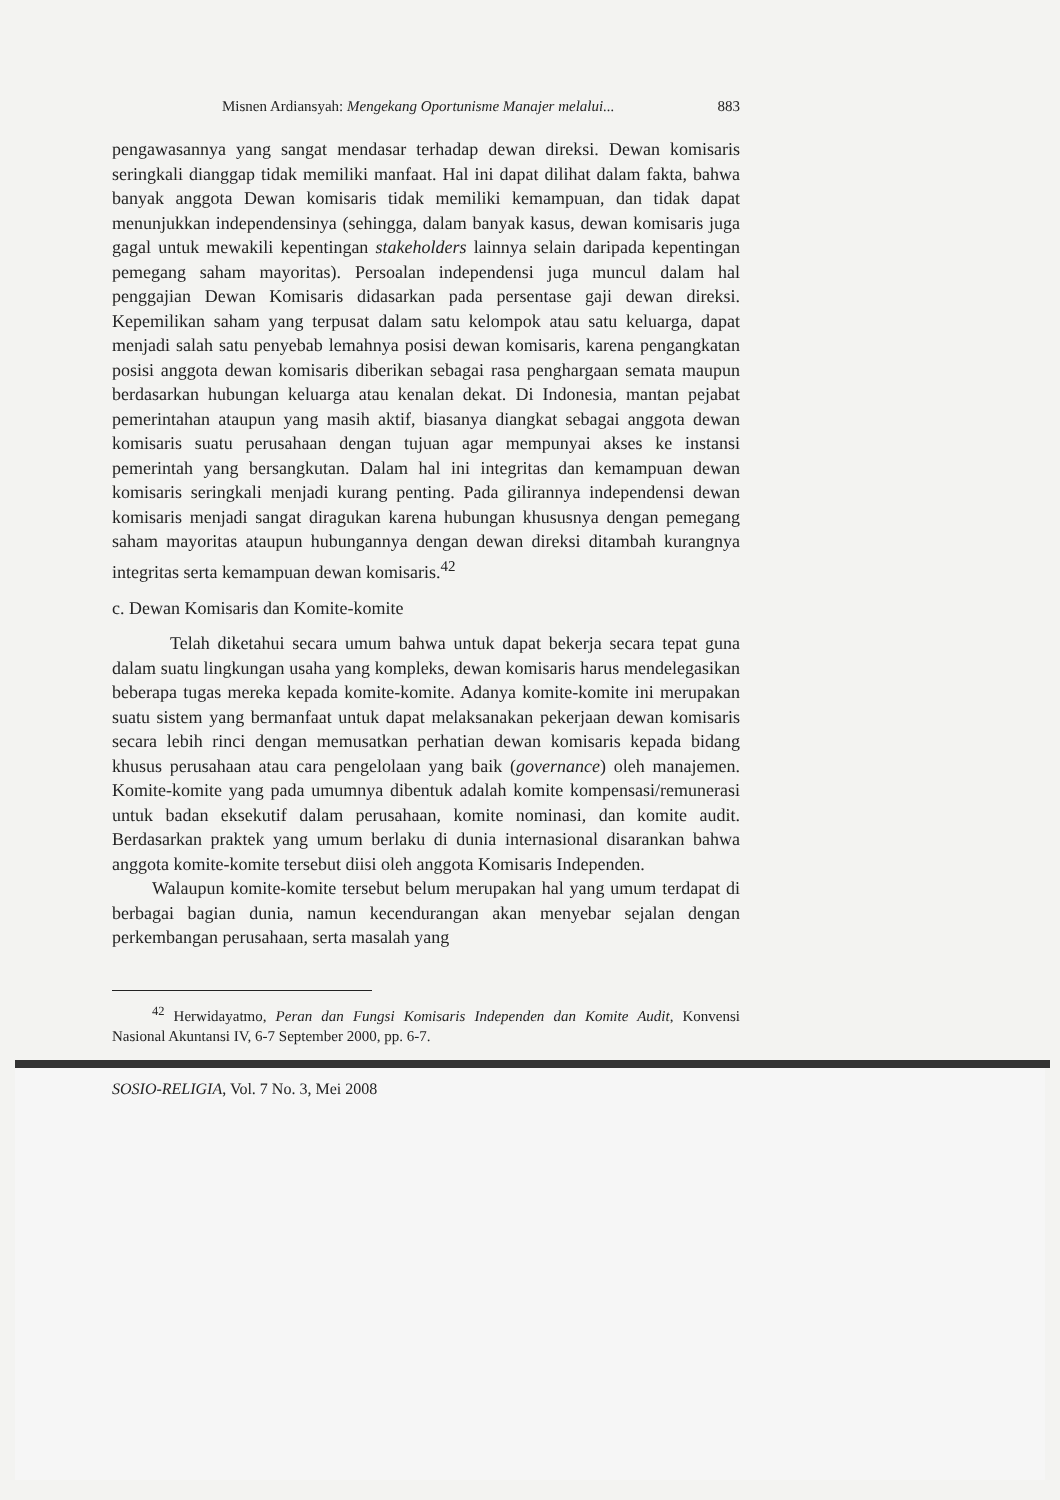Misnen Ardiansyah: Mengekang Oportunisme Manajer melalui... 883
pengawasannya yang sangat mendasar terhadap dewan direksi. Dewan komisaris seringkali dianggap tidak memiliki manfaat. Hal ini dapat dilihat dalam fakta, bahwa banyak anggota Dewan komisaris tidak memiliki kemampuan, dan tidak dapat menunjukkan independensinya (sehingga, dalam banyak kasus, dewan komisaris juga gagal untuk mewakili kepentingan stakeholders lainnya selain daripada kepentingan pemegang saham mayoritas). Persoalan independensi juga muncul dalam hal penggajian Dewan Komisaris didasarkan pada persentase gaji dewan direksi. Kepemilikan saham yang terpusat dalam satu kelompok atau satu keluarga, dapat menjadi salah satu penyebab lemahnya posisi dewan komisaris, karena pengangkatan posisi anggota dewan komisaris diberikan sebagai rasa penghargaan semata maupun berdasarkan hubungan keluarga atau kenalan dekat. Di Indonesia, mantan pejabat pemerintahan ataupun yang masih aktif, biasanya diangkat sebagai anggota dewan komisaris suatu perusahaan dengan tujuan agar mempunyai akses ke instansi pemerintah yang bersangkutan. Dalam hal ini integritas dan kemampuan dewan komisaris seringkali menjadi kurang penting. Pada gilirannya independensi dewan komisaris menjadi sangat diragukan karena hubungan khususnya dengan pemegang saham mayoritas ataupun hubungannya dengan dewan direksi ditambah kurangnya integritas serta kemampuan dewan komisaris.<sup>42</sup>
c. Dewan Komisaris dan Komite-komite
Telah diketahui secara umum bahwa untuk dapat bekerja secara tepat guna dalam suatu lingkungan usaha yang kompleks, dewan komisaris harus mendelegasikan beberapa tugas mereka kepada komite-komite. Adanya komite-komite ini merupakan suatu sistem yang bermanfaat untuk dapat melaksanakan pekerjaan dewan komisaris secara lebih rinci dengan memusatkan perhatian dewan komisaris kepada bidang khusus perusahaan atau cara pengelolaan yang baik (governance) oleh manajemen. Komite-komite yang pada umumnya dibentuk adalah komite kompensasi/remunerasi untuk badan eksekutif dalam perusahaan, komite nominasi, dan komite audit. Berdasarkan praktek yang umum berlaku di dunia internasional disarankan bahwa anggota komite-komite tersebut diisi oleh anggota Komisaris Independen.
Walaupun komite-komite tersebut belum merupakan hal yang umum terdapat di berbagai bagian dunia, namun kecendurangan akan menyebar sejalan dengan perkembangan perusahaan, serta masalah yang
<sup>42</sup> Herwidayatmo, Peran dan Fungsi Komisaris Independen dan Komite Audit, Konvensi Nasional Akuntansi IV, 6-7 September 2000, pp. 6-7.
SOSIO-RELIGIA, Vol. 7 No. 3, Mei 2008